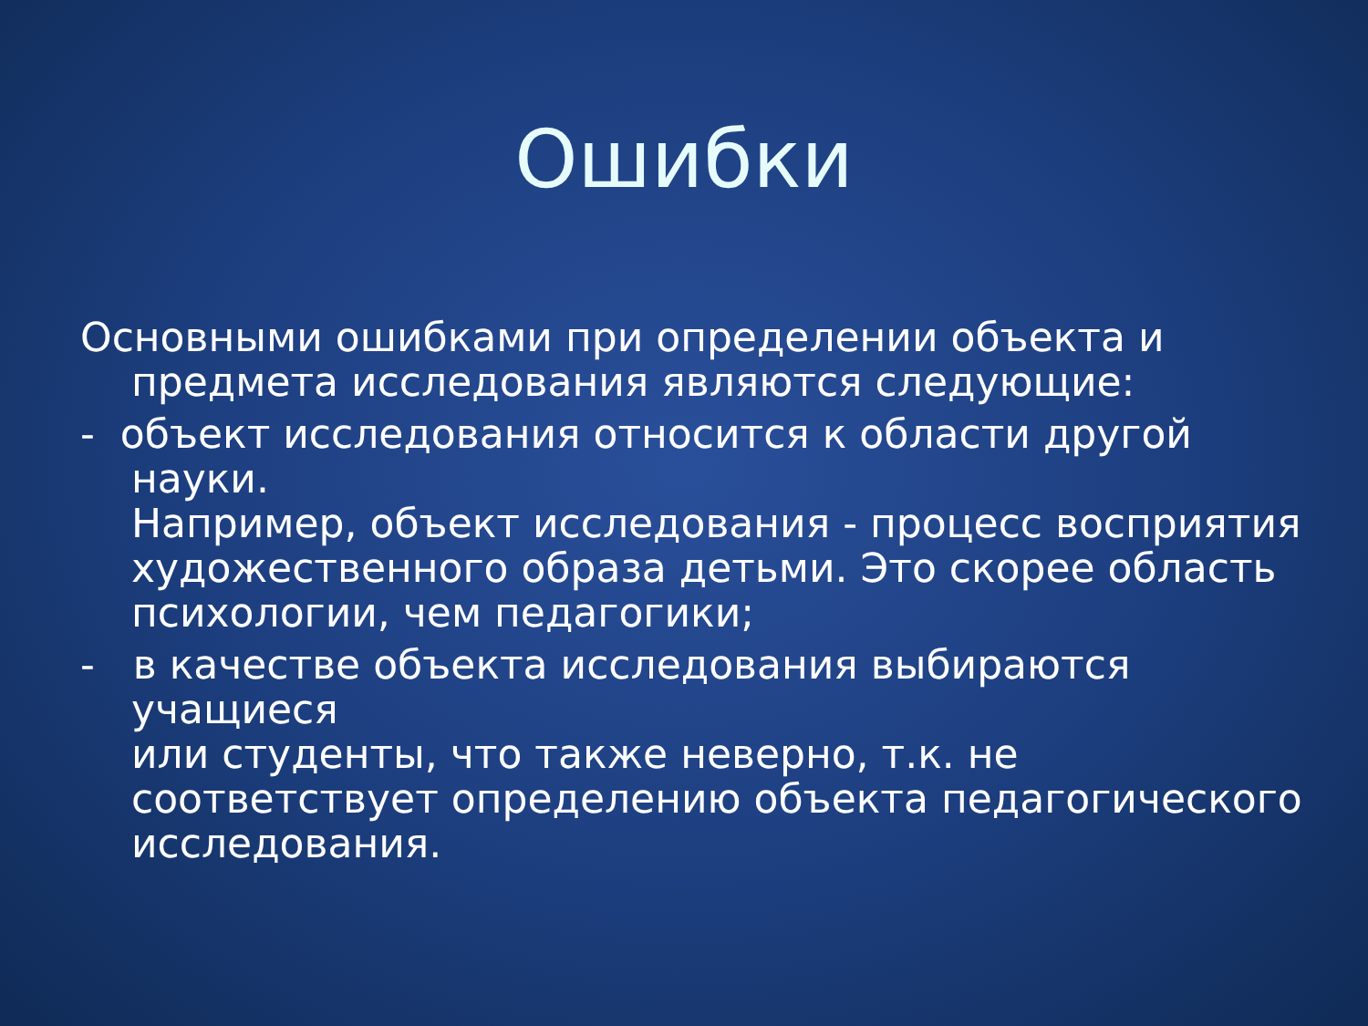Ошибки
Основными ошибками при определении объекта и предмета исследования являются следующие:
- объект исследования относится к области другой науки.
Например, объект исследования - процесс восприятия художественного образа детьми. Это скорее область психологии, чем педагогики;
- в качестве объекта исследования выбираются учащиеся
или студенты, что также неверно, т.к. не соответствует определению объекта педагогического исследования.